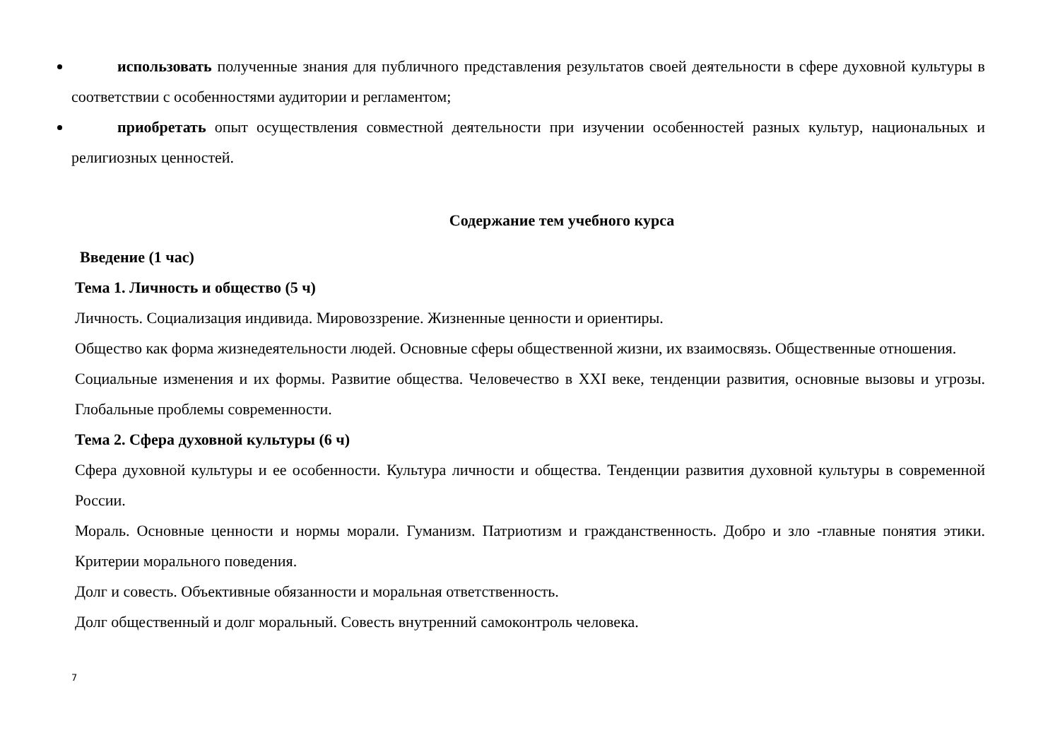использовать полученные знания для публичного представления результатов своей деятельности в сфере духовной культуры в соответствии с особенностями аудитории и регламентом;
приобретать опыт осуществления совместной деятельности при изучении особенностей разных культур, национальных и религиозных ценностей.
Содержание тем учебного курса
Введение (1 час)
Тема 1. Личность и общество (5 ч)
Личность. Социализация индивида. Мировоззрение. Жизненные ценности и ориентиры.
Общество как форма жизнедеятельности людей. Основные сферы общественной жизни, их взаимосвязь. Общественные отношения.
Социальные изменения и их формы. Развитие общества. Человечество в XXI веке, тенденции развития, основные вызовы и угрозы. Глобальные проблемы современности.
Тема 2. Сфера духовной культуры (6 ч)
Сфера духовной культуры и ее особенности. Культура личности и общества. Тенденции развития духовной культуры в современной России.
Мораль. Основные ценности и нормы морали. Гуманизм. Патриотизм и гражданственность. Добро и зло -главные понятия этики. Критерии морального поведения.
Долг и совесть. Объективные обязанности и моральная ответственность.
Долг общественный и долг моральный. Совесть внутренний самоконтроль человека.
7